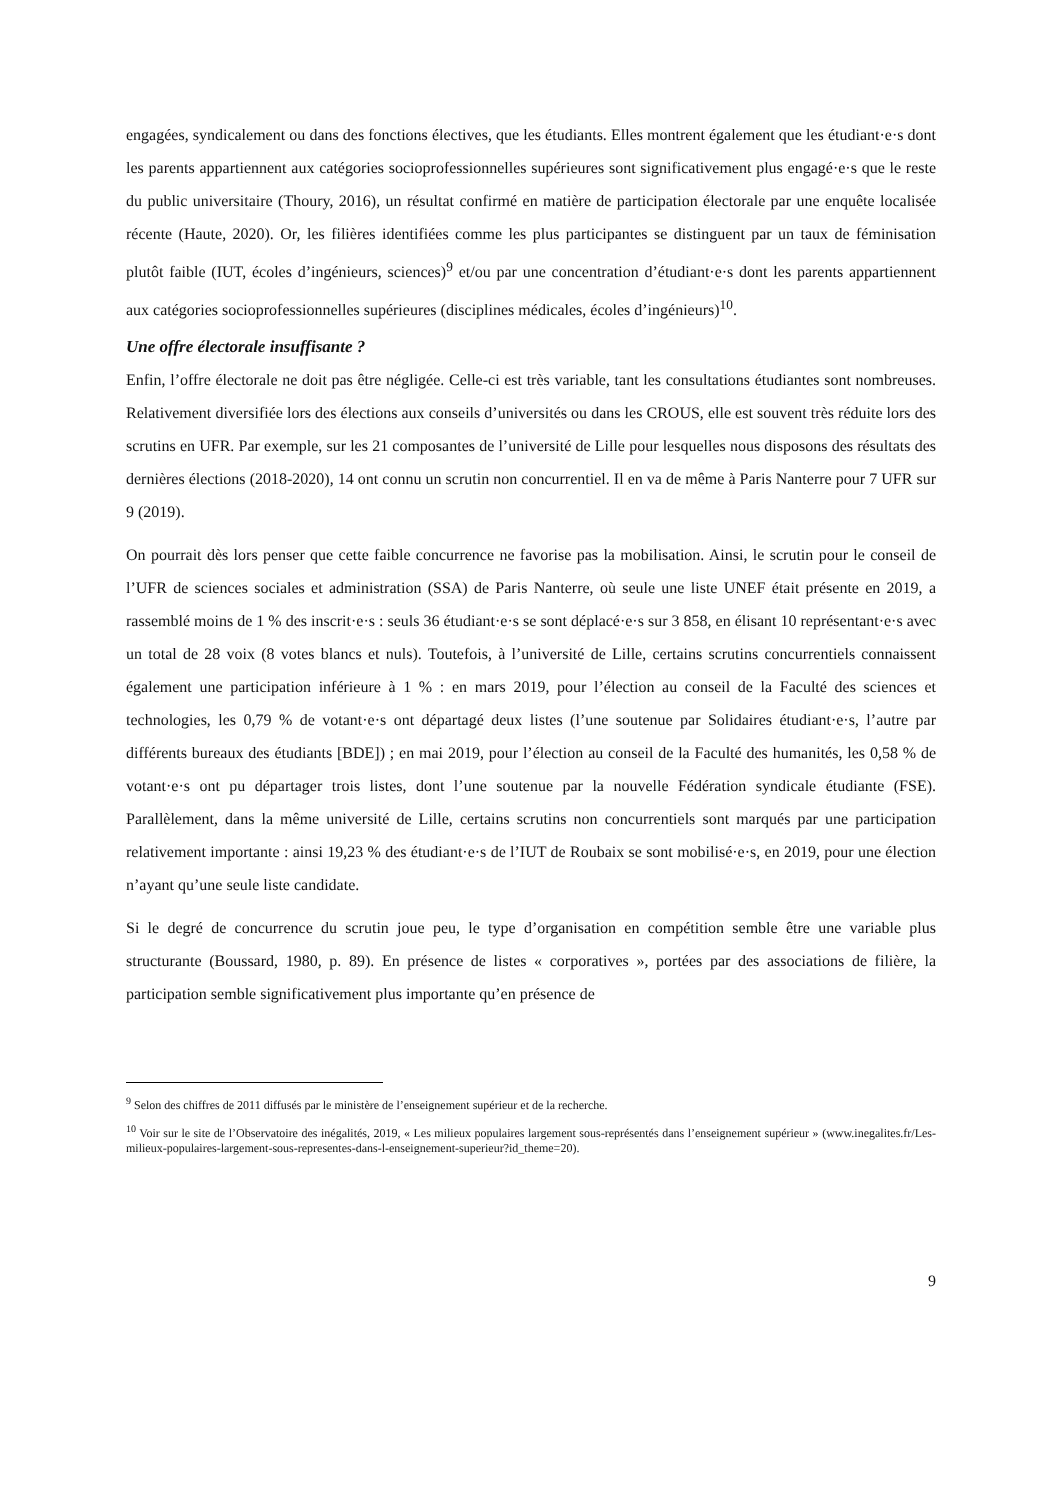engagées, syndicalement ou dans des fonctions électives, que les étudiants. Elles montrent également que les étudiant·e·s dont les parents appartiennent aux catégories socioprofessionnelles supérieures sont significativement plus engagé·e·s que le reste du public universitaire (Thoury, 2016), un résultat confirmé en matière de participation électorale par une enquête localisée récente (Haute, 2020). Or, les filières identifiées comme les plus participantes se distinguent par un taux de féminisation plutôt faible (IUT, écoles d’ingénieurs, sciences)<sup>9</sup> et/ou par une concentration d’étudiant·e·s dont les parents appartiennent aux catégories socioprofessionnelles supérieures (disciplines médicales, écoles d’ingénieurs)<sup>10</sup>.
Une offre électorale insuffisante ?
Enfin, l’offre électorale ne doit pas être négligée. Celle-ci est très variable, tant les consultations étudiantes sont nombreuses. Relativement diversifiée lors des élections aux conseils d’universités ou dans les CROUS, elle est souvent très réduite lors des scrutins en UFR. Par exemple, sur les 21 composantes de l’université de Lille pour lesquelles nous disposons des résultats des dernières élections (2018-2020), 14 ont connu un scrutin non concurrentiel. Il en va de même à Paris Nanterre pour 7 UFR sur 9 (2019).
On pourrait dès lors penser que cette faible concurrence ne favorise pas la mobilisation. Ainsi, le scrutin pour le conseil de l’UFR de sciences sociales et administration (SSA) de Paris Nanterre, où seule une liste UNEF était présente en 2019, a rassemblé moins de 1 % des inscrit·e·s : seuls 36 étudiant·e·s se sont déplacé·e·s sur 3 858, en élisant 10 représentant·e·s avec un total de 28 voix (8 votes blancs et nuls). Toutefois, à l’université de Lille, certains scrutins concurrentiels connaissent également une participation inférieure à 1 % : en mars 2019, pour l’élection au conseil de la Faculté des sciences et technologies, les 0,79 % de votant·e·s ont départagé deux listes (l’une soutenue par Solidaires étudiant·e·s, l’autre par différents bureaux des étudiants [BDE]) ; en mai 2019, pour l’élection au conseil de la Faculté des humanités, les 0,58 % de votant·e·s ont pu départager trois listes, dont l’une soutenue par la nouvelle Fédération syndicale étudiante (FSE). Parallèlement, dans la même université de Lille, certains scrutins non concurrentiels sont marqués par une participation relativement importante : ainsi 19,23 % des étudiant·e·s de l’IUT de Roubaix se sont mobilisé·e·s, en 2019, pour une élection n’ayant qu’une seule liste candidate.
Si le degré de concurrence du scrutin joue peu, le type d’organisation en compétition semble être une variable plus structurante (Boussard, 1980, p. 89). En présence de listes « corporatives », portées par des associations de filière, la participation semble significativement plus importante qu’en présence de
<sup>9</sup> Selon des chiffres de 2011 diffusés par le ministère de l’enseignement supérieur et de la recherche.
<sup>10</sup> Voir sur le site de l’Observatoire des inégalités, 2019, « Les milieux populaires largement sous-représentés dans l’enseignement supérieur » (www.inegalites.fr/Les-milieux-populaires-largement-sous-representes-dans-l-enseignement-superieur?id_theme=20).
9